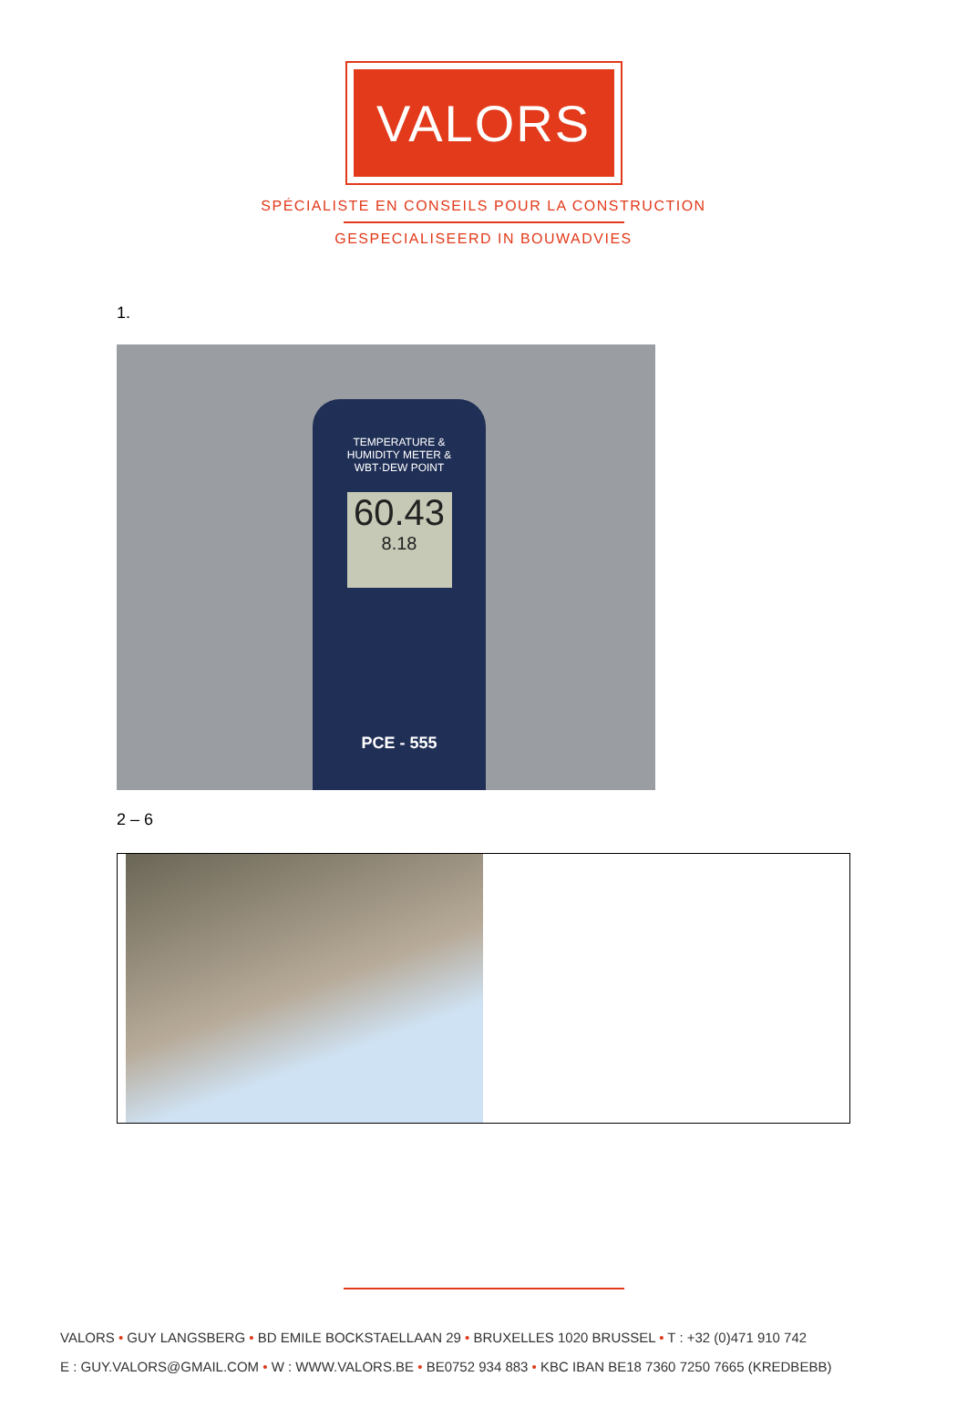VALORS
SPÉCIALISTE EN CONSEILS POUR LA CONSTRUCTION
GESPECIALISEERD IN BOUWADVIES
1.
TEMPERATURE &
HUMIDITY METER &
WBT·DEW POINT
60.43
8.18
PCE - 555
2 – 6
VALORS • GUY LANGSBERG • BD EMILE BOCKSTAELLAAN 29 • BRUXELLES 1020 BRUSSEL • T : +32 (0)471 910 742
E : GUY.VALORS@GMAIL.COM • W : WWW.VALORS.BE • BE0752 934 883 • KBC IBAN BE18 7360 7250 7665 (KREDBEBB)